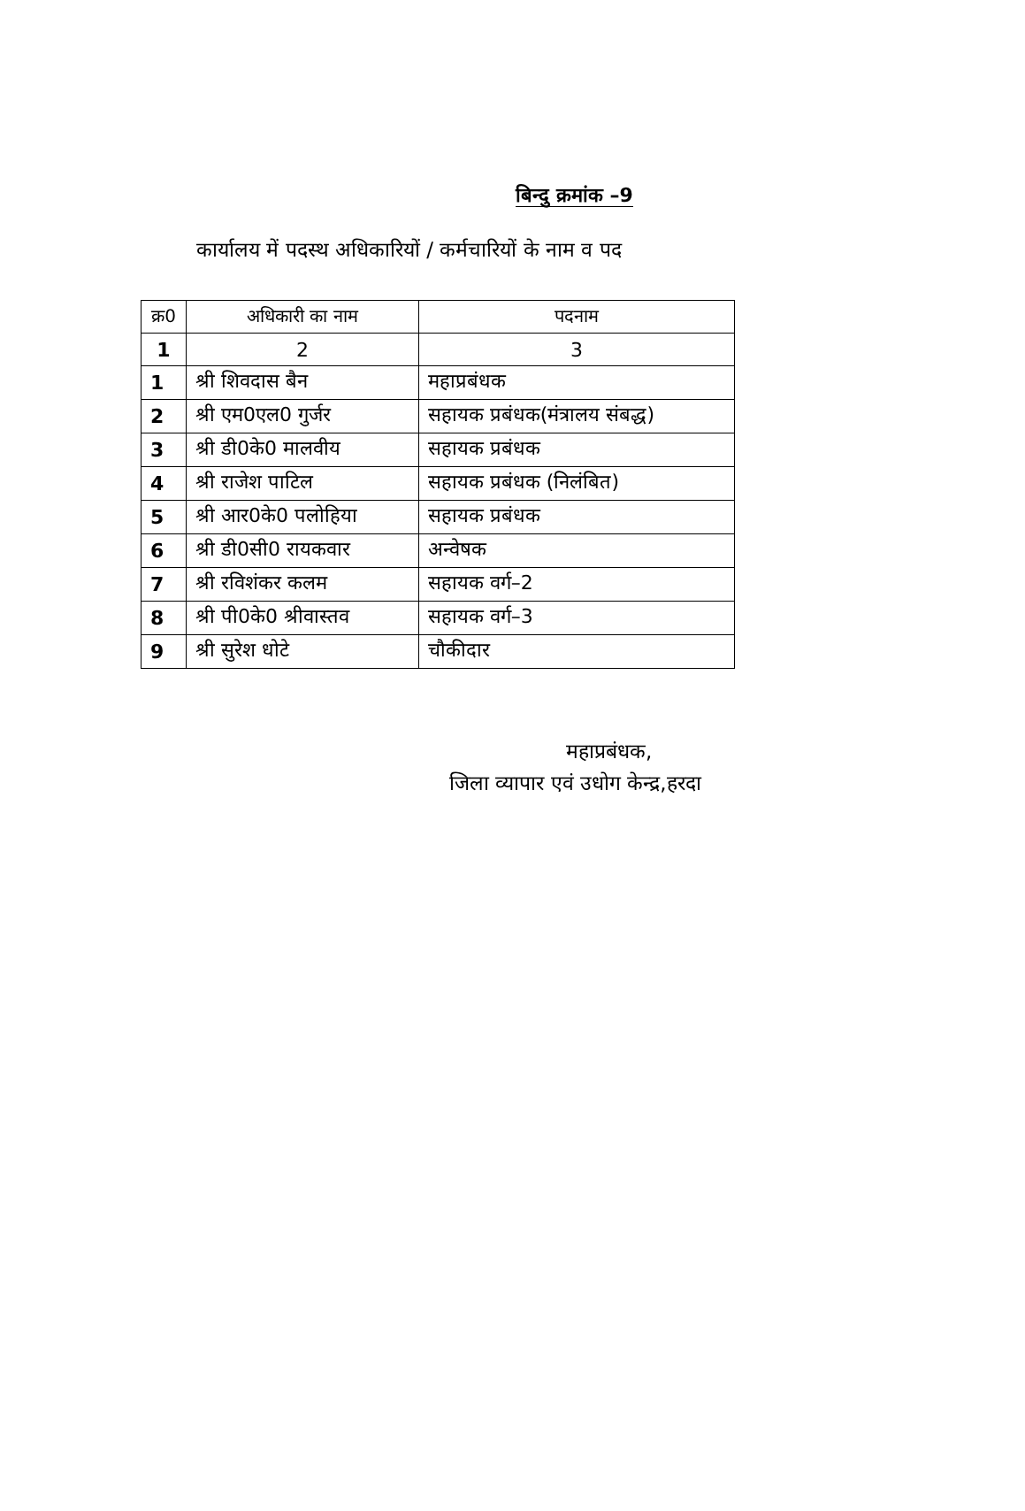बिन्दु क्रमांक –9
कार्यालय में पदस्थ अधिकारियों / कर्मचारियों के नाम व पद
| क्र0 | अधिकारी का नाम | पदनाम |
| --- | --- | --- |
| 1 | 2 | 3 |
| 1 | श्री शिवदास बैन | महाप्रबंधक |
| 2 | श्री एम0एल0 गुर्जर | सहायक प्रबंधक(मंत्रालय संबद्ध) |
| 3 | श्री डी0के0 मालवीय | सहायक प्रबंधक |
| 4 | श्री राजेश पाटिल | सहायक प्रबंधक (निलंबित) |
| 5 | श्री आर0के0 पलोहिया | सहायक प्रबंधक |
| 6 | श्री डी0सी0 रायकवार | अन्वेषक |
| 7 | श्री रविशंकर कलम | सहायक वर्ग–2 |
| 8 | श्री पी0के0 श्रीवास्तव | सहायक वर्ग–3 |
| 9 | श्री सुरेश धोटे | चौकीदार |
महाप्रबंधक,
जिला व्यापार एवं उधोग केन्द्र,हरदा